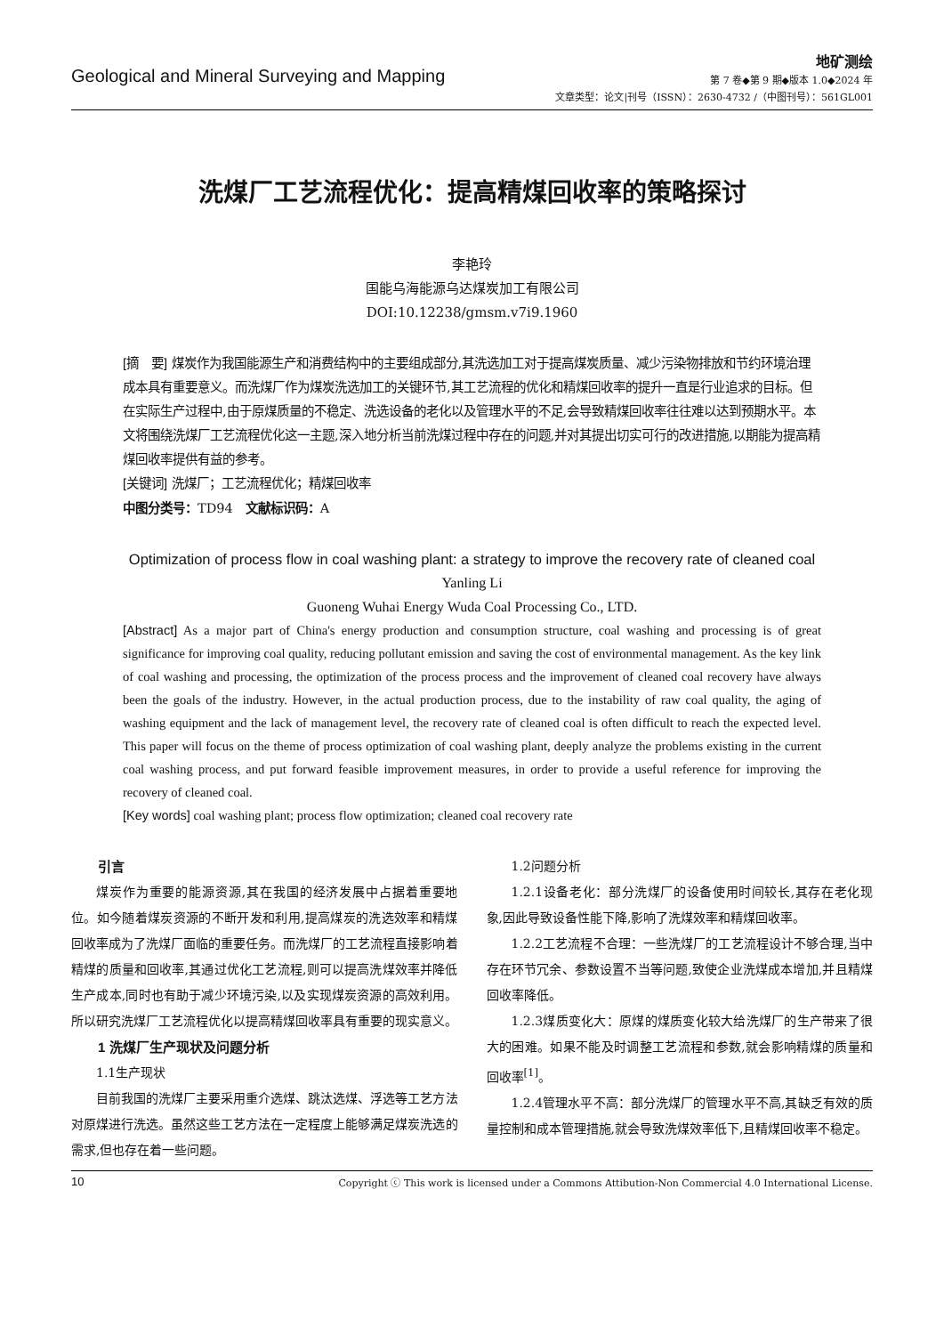Geological and Mineral Surveying and Mapping
地矿测绘
第 7 卷◆第 9 期◆版本 1.0◆2024 年
文章类型：论文|刊号（ISSN）：2630-4732 /（中图刊号）：561GL001
洗煤厂工艺流程优化：提高精煤回收率的策略探讨
李艳玲
国能乌海能源乌达煤炭加工有限公司
DOI:10.12238/gmsm.v7i9.1960
[摘　要] 煤炭作为我国能源生产和消费结构中的主要组成部分,其洗选加工对于提高煤炭质量、减少污染物排放和节约环境治理成本具有重要意义。而洗煤厂作为煤炭洗选加工的关键环节,其工艺流程的优化和精煤回收率的提升一直是行业追求的目标。但在实际生产过程中,由于原煤质量的不稳定、洗选设备的老化以及管理水平的不足,会导致精煤回收率往往难以达到预期水平。本文将围绕洗煤厂工艺流程优化这一主题,深入地分析当前洗煤过程中存在的问题,并对其提出切实可行的改进措施,以期能为提高精煤回收率提供有益的参考。
[关键词] 洗煤厂；工艺流程优化；精煤回收率
中图分类号：TD94　文献标识码：A
Optimization of process flow in coal washing plant: a strategy to improve the recovery rate of cleaned coal
Yanling Li
Guoneng Wuhai Energy Wuda Coal Processing Co., LTD.
[Abstract] As a major part of China's energy production and consumption structure, coal washing and processing is of great significance for improving coal quality, reducing pollutant emission and saving the cost of environmental management. As the key link of coal washing and processing, the optimization of the process process and the improvement of cleaned coal recovery have always been the goals of the industry. However, in the actual production process, due to the instability of raw coal quality, the aging of washing equipment and the lack of management level, the recovery rate of cleaned coal is often difficult to reach the expected level. This paper will focus on the theme of process optimization of coal washing plant, deeply analyze the problems existing in the current coal washing process, and put forward feasible improvement measures, in order to provide a useful reference for improving the recovery of cleaned coal.
[Key words] coal washing plant; process flow optimization; cleaned coal recovery rate
引言
煤炭作为重要的能源资源,其在我国的经济发展中占据着重要地位。如今随着煤炭资源的不断开发和利用,提高煤炭的洗选效率和精煤回收率成为了洗煤厂面临的重要任务。而洗煤厂的工艺流程直接影响着精煤的质量和回收率,其通过优化工艺流程,则可以提高洗煤效率并降低生产成本,同时也有助于减少环境污染,以及实现煤炭资源的高效利用。所以研究洗煤厂工艺流程优化以提高精煤回收率具有重要的现实意义。
1 洗煤厂生产现状及问题分析
1.1生产现状
目前我国的洗煤厂主要采用重介选煤、跳汰选煤、浮选等工艺方法对原煤进行洗选。虽然这些工艺方法在一定程度上能够满足煤炭洗选的需求,但也存在着一些问题。
1.2问题分析
1.2.1设备老化：部分洗煤厂的设备使用时间较长,其存在老化现象,因此导致设备性能下降,影响了洗煤效率和精煤回收率。
1.2.2工艺流程不合理：一些洗煤厂的工艺流程设计不够合理,当中存在环节冗余、参数设置不当等问题,致使企业洗煤成本增加,并且精煤回收率降低。
1.2.3煤质变化大：原煤的煤质变化较大给洗煤厂的生产带来了很大的困难。如果不能及时调整工艺流程和参数,就会影响精煤的质量和回收率<sup>[1]</sup>。
1.2.4管理水平不高：部分洗煤厂的管理水平不高,其缺乏有效的质量控制和成本管理措施,就会导致洗煤效率低下,且精煤回收率不稳定。
10 Copyright ⓒ This work is licensed under a Commons Attibution-Non Commercial 4.0 International License.